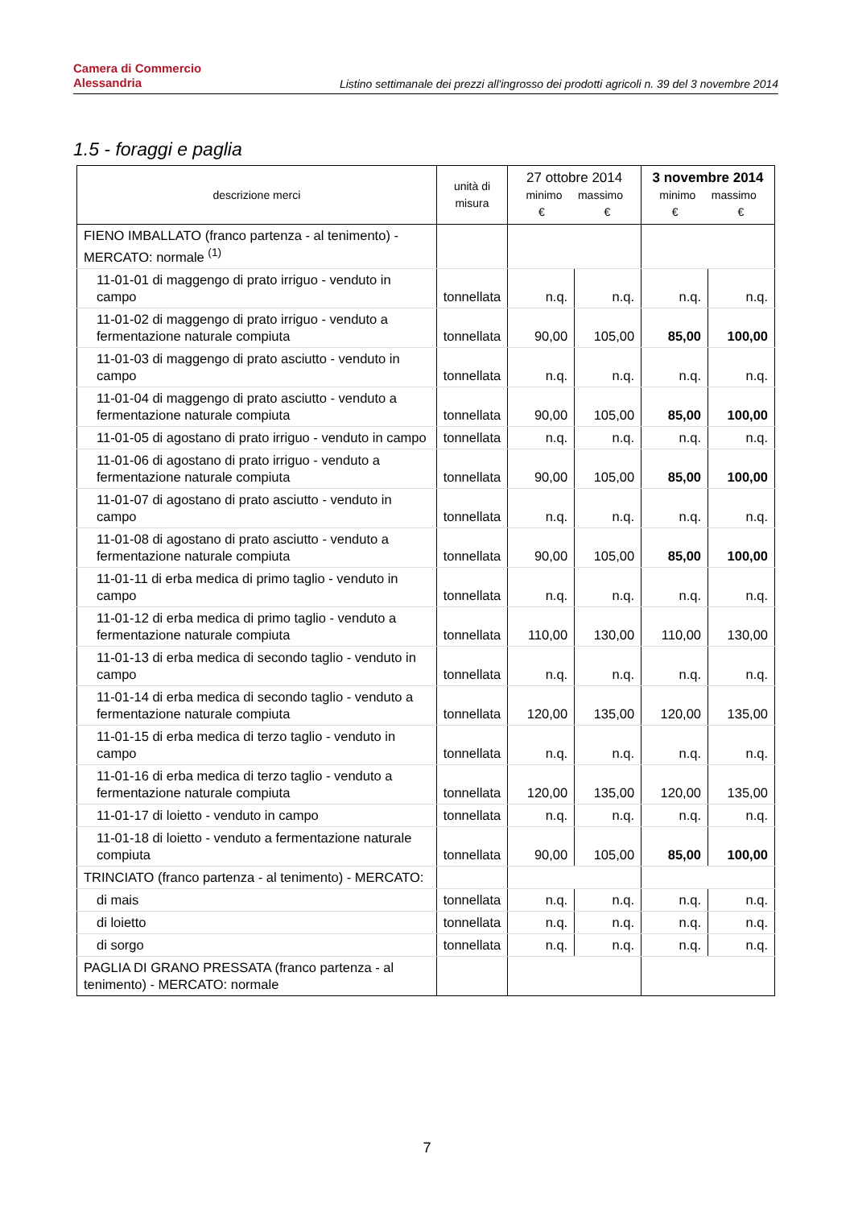Camera di Commercio
Alessandria
Listino settimanale dei prezzi all'ingrosso dei prodotti agricoli n. 39 del 3 novembre 2014
1.5 - foraggi e paglia
| descrizione merci | unità di misura | 27 ottobre 2014 minimo massimo € € | | 3 novembre 2014 minimo massimo € € | |
| --- | --- | --- | --- | --- | --- |
| FIENO IMBALLATO (franco partenza - al tenimento) - MERCATO: normale <sup>(1)</sup> | | | | | |
| 11-01-01 di maggengo di prato irriguo - venduto in campo | tonnellata | n.q. | n.q. | n.q. | n.q. |
| 11-01-02 di maggengo di prato irriguo - venduto a fermentazione naturale compiuta | tonnellata | 90,00 | 105,00 | 85,00 | 100,00 |
| 11-01-03 di maggengo di prato asciutto - venduto in campo | tonnellata | n.q. | n.q. | n.q. | n.q. |
| 11-01-04 di maggengo di prato asciutto - venduto a fermentazione naturale compiuta | tonnellata | 90,00 | 105,00 | 85,00 | 100,00 |
| 11-01-05 di agostano di prato irriguo - venduto in campo | tonnellata | n.q. | n.q. | n.q. | n.q. |
| 11-01-06 di agostano di prato irriguo - venduto a fermentazione naturale compiuta | tonnellata | 90,00 | 105,00 | 85,00 | 100,00 |
| 11-01-07 di agostano di prato asciutto - venduto in campo | tonnellata | n.q. | n.q. | n.q. | n.q. |
| 11-01-08 di agostano di prato asciutto - venduto a fermentazione naturale compiuta | tonnellata | 90,00 | 105,00 | 85,00 | 100,00 |
| 11-01-11 di erba medica di primo taglio - venduto in campo | tonnellata | n.q. | n.q. | n.q. | n.q. |
| 11-01-12 di erba medica di primo taglio - venduto a fermentazione naturale compiuta | tonnellata | 110,00 | 130,00 | 110,00 | 130,00 |
| 11-01-13 di erba medica di secondo taglio - venduto in campo | tonnellata | n.q. | n.q. | n.q. | n.q. |
| 11-01-14 di erba medica di secondo taglio - venduto a fermentazione naturale compiuta | tonnellata | 120,00 | 135,00 | 120,00 | 135,00 |
| 11-01-15 di erba medica di terzo taglio - venduto in campo | tonnellata | n.q. | n.q. | n.q. | n.q. |
| 11-01-16 di erba medica di terzo taglio - venduto a fermentazione naturale compiuta | tonnellata | 120,00 | 135,00 | 120,00 | 135,00 |
| 11-01-17 di loietto - venduto in campo | tonnellata | n.q. | n.q. | n.q. | n.q. |
| 11-01-18 di loietto - venduto a fermentazione naturale compiuta | tonnellata | 90,00 | 105,00 | 85,00 | 100,00 |
| TRINCIATO (franco partenza - al tenimento) - MERCATO: | | | | | |
| di mais | tonnellata | n.q. | n.q. | n.q. | n.q. |
| di loietto | tonnellata | n.q. | n.q. | n.q. | n.q. |
| di sorgo | tonnellata | n.q. | n.q. | n.q. | n.q. |
| PAGLIA DI GRANO PRESSATA (franco partenza - al tenimento) - MERCATO: normale | | | | | |
7